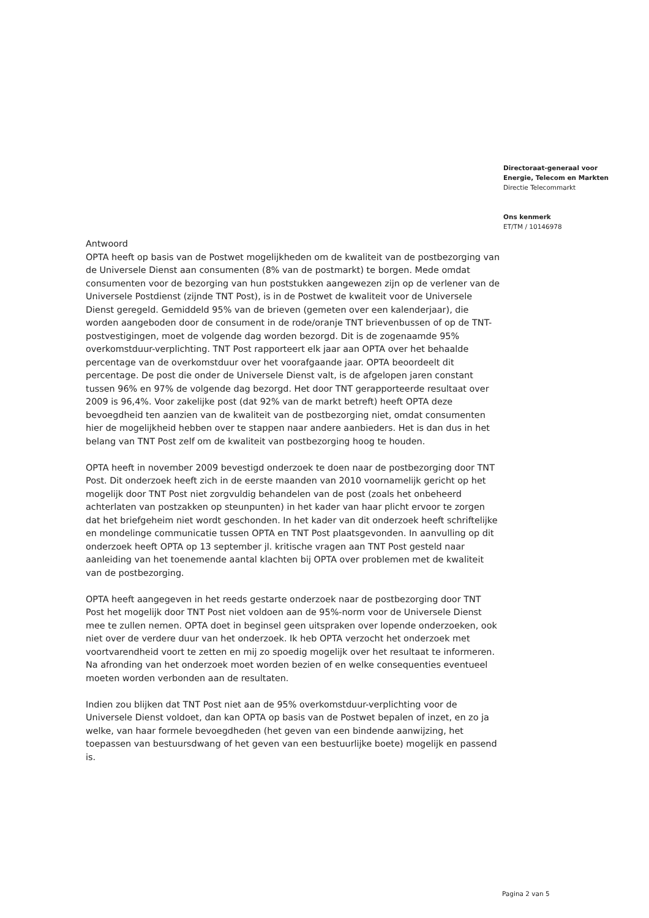Directoraat-generaal voor
Energie, Telecom en Markten
Directie Telecommarkt
Ons kenmerk
ET/TM / 10146978
Antwoord
OPTA heeft op basis van de Postwet mogelijkheden om de kwaliteit van de postbezorging van de Universele Dienst aan consumenten (8% van de postmarkt) te borgen. Mede omdat consumenten voor de bezorging van hun poststukken aangewezen zijn op de verlener van de Universele Postdienst (zijnde TNT Post), is in de Postwet de kwaliteit voor de Universele Dienst geregeld. Gemiddeld 95% van de brieven (gemeten over een kalenderjaar), die worden aangeboden door de consument in de rode/oranje TNT brievenbussen of op de TNT-postvestigingen, moet de volgende dag worden bezorgd. Dit is de zogenaamde 95% overkomstduur-verplichting. TNT Post rapporteert elk jaar aan OPTA over het behaalde percentage van de overkomstduur over het voorafgaande jaar. OPTA beoordeelt dit percentage. De post die onder de Universele Dienst valt, is de afgelopen jaren constant tussen 96% en 97% de volgende dag bezorgd. Het door TNT gerapporteerde resultaat over 2009 is 96,4%. Voor zakelijke post (dat 92% van de markt betreft) heeft OPTA deze bevoegdheid ten aanzien van de kwaliteit van de postbezorging niet, omdat consumenten hier de mogelijkheid hebben over te stappen naar andere aanbieders. Het is dan dus in het belang van TNT Post zelf om de kwaliteit van postbezorging hoog te houden.
OPTA heeft in november 2009 bevestigd onderzoek te doen naar de postbezorging door TNT Post. Dit onderzoek heeft zich in de eerste maanden van 2010 voornamelijk gericht op het mogelijk door TNT Post niet zorgvuldig behandelen van de post (zoals het onbeheerd achterlaten van postzakken op steunpunten) in het kader van haar plicht ervoor te zorgen dat het briefgeheim niet wordt geschonden. In het kader van dit onderzoek heeft schriftelijke en mondelinge communicatie tussen OPTA en TNT Post plaatsgevonden. In aanvulling op dit onderzoek heeft OPTA op 13 september jl. kritische vragen aan TNT Post gesteld naar aanleiding van het toenemende aantal klachten bij OPTA over problemen met de kwaliteit van de postbezorging.
OPTA heeft aangegeven in het reeds gestarte onderzoek naar de postbezorging door TNT Post het mogelijk door TNT Post niet voldoen aan de 95%-norm voor de Universele Dienst mee te zullen nemen. OPTA doet in beginsel geen uitspraken over lopende onderzoeken, ook niet over de verdere duur van het onderzoek. Ik heb OPTA verzocht het onderzoek met voortvarendheid voort te zetten en mij zo spoedig mogelijk over het resultaat te informeren. Na afronding van het onderzoek moet worden bezien of en welke consequenties eventueel moeten worden verbonden aan de resultaten.
Indien zou blijken dat TNT Post niet aan de 95% overkomstduur-verplichting voor de Universele Dienst voldoet, dan kan OPTA op basis van de Postwet bepalen of inzet, en zo ja welke, van haar formele bevoegdheden (het geven van een bindende aanwijzing, het toepassen van bestuursdwang of het geven van een bestuurlijke boete) mogelijk en passend is.
Pagina 2 van 5